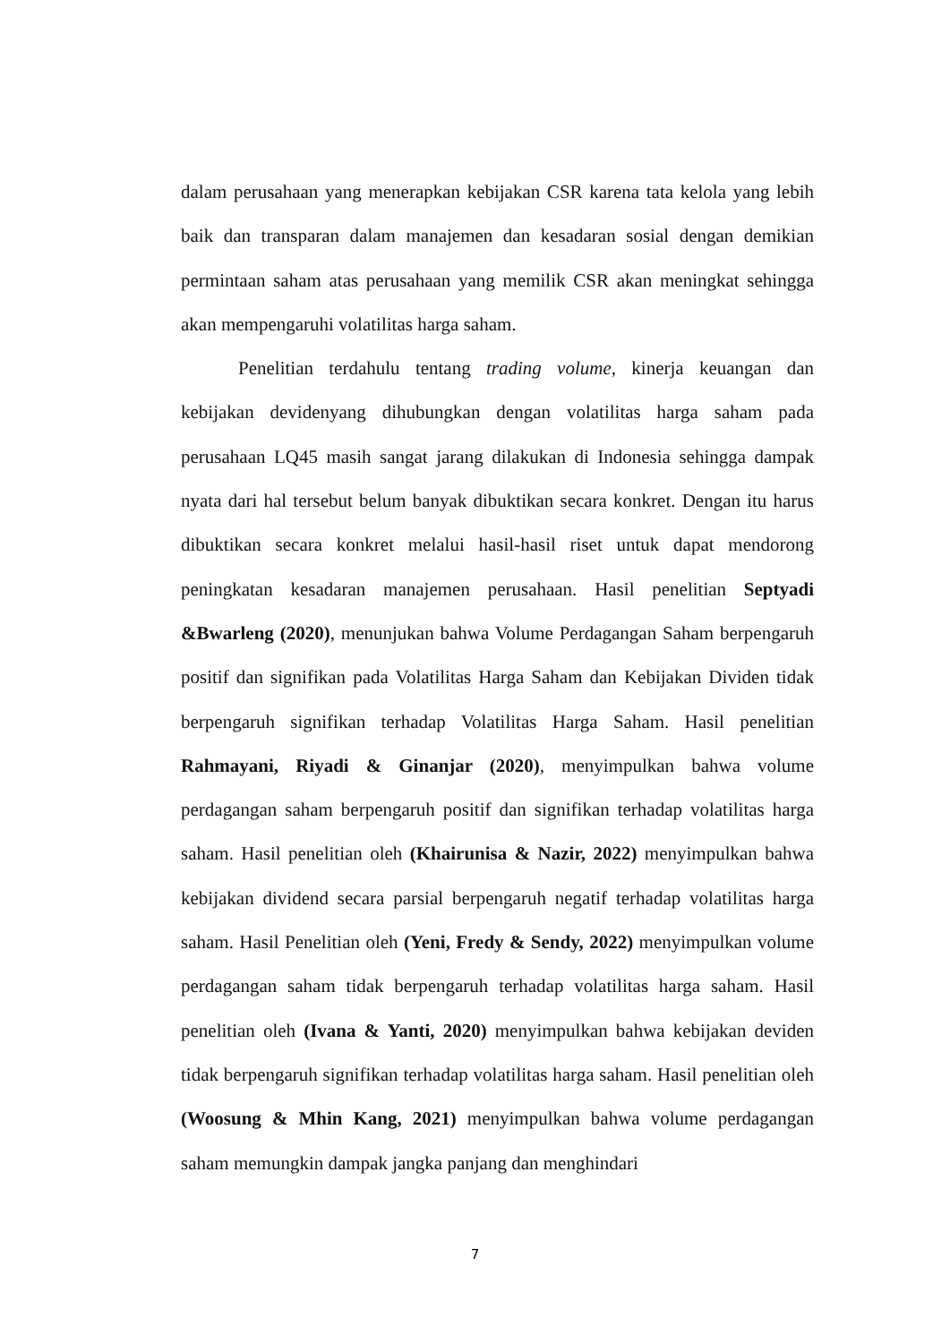dalam perusahaan yang menerapkan kebijakan CSR karena tata kelola yang lebih baik dan transparan dalam manajemen dan kesadaran sosial dengan demikian permintaan saham atas perusahaan yang memilik CSR akan meningkat sehingga akan mempengaruhi volatilitas harga saham.
Penelitian terdahulu tentang trading volume, kinerja keuangan dan kebijakan devidenyang dihubungkan dengan volatilitas harga saham pada perusahaan LQ45 masih sangat jarang dilakukan di Indonesia sehingga dampak nyata dari hal tersebut belum banyak dibuktikan secara konkret. Dengan itu harus dibuktikan secara konkret melalui hasil-hasil riset untuk dapat mendorong peningkatan kesadaran manajemen perusahaan. Hasil penelitian Septyadi &Bwarleng (2020), menunjukan bahwa Volume Perdagangan Saham berpengaruh positif dan signifikan pada Volatilitas Harga Saham dan Kebijakan Dividen tidak berpengaruh signifikan terhadap Volatilitas Harga Saham. Hasil penelitian Rahmayani, Riyadi & Ginanjar (2020), menyimpulkan bahwa volume perdagangan saham berpengaruh positif dan signifikan terhadap volatilitas harga saham. Hasil penelitian oleh (Khairunisa & Nazir, 2022) menyimpulkan bahwa kebijakan dividend secara parsial berpengaruh negatif terhadap volatilitas harga saham. Hasil Penelitian oleh (Yeni, Fredy & Sendy, 2022) menyimpulkan volume perdagangan saham tidak berpengaruh terhadap volatilitas harga saham. Hasil penelitian oleh (Ivana & Yanti, 2020) menyimpulkan bahwa kebijakan deviden tidak berpengaruh signifikan terhadap volatilitas harga saham. Hasil penelitian oleh (Woosung & Mhin Kang, 2021) menyimpulkan bahwa volume perdagangan saham memungkin dampak jangka panjang dan menghindari
7